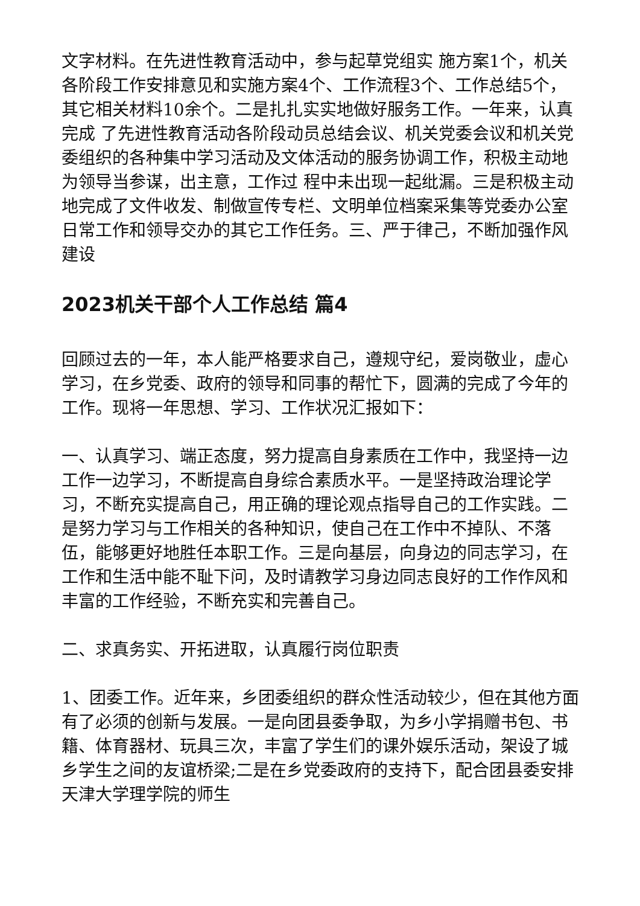文字材料。在先进性教育活动中，参与起草党组实 施方案1个，机关各阶段工作安排意见和实施方案4个、工作流程3个、工作总结5个，其它相关材料10余个。二是扎扎实实地做好服务工作。一年来，认真完成 了先进性教育活动各阶段动员总结会议、机关党委会议和机关党委组织的各种集中学习活动及文体活动的服务协调工作，积极主动地为领导当参谋，出主意，工作过 程中未出现一起纰漏。三是积极主动地完成了文件收发、制做宣传专栏、文明单位档案采集等党委办公室日常工作和领导交办的其它工作任务。三、严于律己，不断加强作风建设
2023机关干部个人工作总结 篇4
回顾过去的一年，本人能严格要求自己，遵规守纪，爱岗敬业，虚心学习，在乡党委、政府的领导和同事的帮忙下，圆满的完成了今年的工作。现将一年思想、学习、工作状况汇报如下：
一、认真学习、端正态度，努力提高自身素质在工作中，我坚持一边工作一边学习，不断提高自身综合素质水平。一是坚持政治理论学习，不断充实提高自己，用正确的理论观点指导自己的工作实践。二是努力学习与工作相关的各种知识，使自己在工作中不掉队、不落伍，能够更好地胜任本职工作。三是向基层，向身边的同志学习，在工作和生活中能不耻下问，及时请教学习身边同志良好的工作作风和丰富的工作经验，不断充实和完善自己。
二、求真务实、开拓进取，认真履行岗位职责
1、团委工作。近年来，乡团委组织的群众性活动较少，但在其他方面有了必须的创新与发展。一是向团县委争取，为乡小学捐赠书包、书籍、体育器材、玩具三次，丰富了学生们的课外娱乐活动，架设了城乡学生之间的友谊桥梁;二是在乡党委政府的支持下，配合团县委安排天津大学理学院的师生